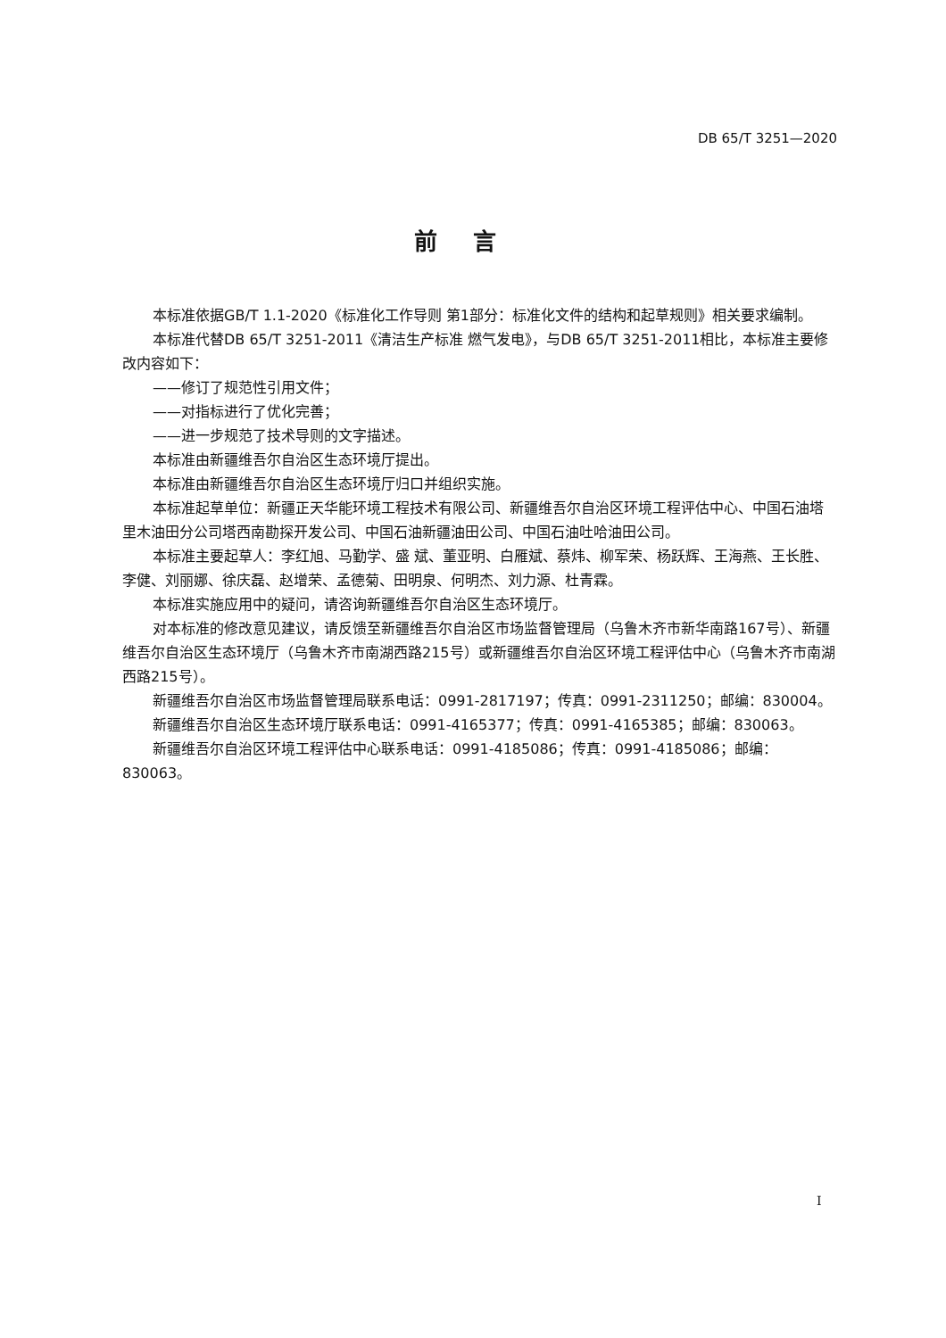DB 65/T 3251—2020
前言
本标准依据GB/T 1.1-2020《标准化工作导则 第1部分：标准化文件的结构和起草规则》相关要求编制。
本标准代替DB 65/T 3251-2011《清洁生产标准 燃气发电》，与DB 65/T 3251-2011相比，本标准主要修改内容如下：
——修订了规范性引用文件；
——对指标进行了优化完善；
——进一步规范了技术导则的文字描述。
本标准由新疆维吾尔自治区生态环境厅提出。
本标准由新疆维吾尔自治区生态环境厅归口并组织实施。
本标准起草单位：新疆正天华能环境工程技术有限公司、新疆维吾尔自治区环境工程评估中心、中国石油塔里木油田分公司塔西南勘探开发公司、中国石油新疆油田公司、中国石油吐哈油田公司。
本标准主要起草人：李红旭、马勤学、盛 斌、董亚明、白雁斌、蔡炜、柳军荣、杨跃辉、王海燕、王长胜、李健、刘丽娜、徐庆磊、赵增荣、孟德菊、田明泉、何明杰、刘力源、杜青霖。
本标准实施应用中的疑问，请咨询新疆维吾尔自治区生态环境厅。
对本标准的修改意见建议，请反馈至新疆维吾尔自治区市场监督管理局（乌鲁木齐市新华南路167号）、新疆维吾尔自治区生态环境厅（乌鲁木齐市南湖西路215号）或新疆维吾尔自治区环境工程评估中心（乌鲁木齐市南湖西路215号）。
新疆维吾尔自治区市场监督管理局联系电话：0991-2817197；传真：0991-2311250；邮编：830004。
新疆维吾尔自治区生态环境厅联系电话：0991-4165377；传真：0991-4165385；邮编：830063。
新疆维吾尔自治区环境工程评估中心联系电话：0991-4185086；传真：0991-4185086；邮编：830063。
I